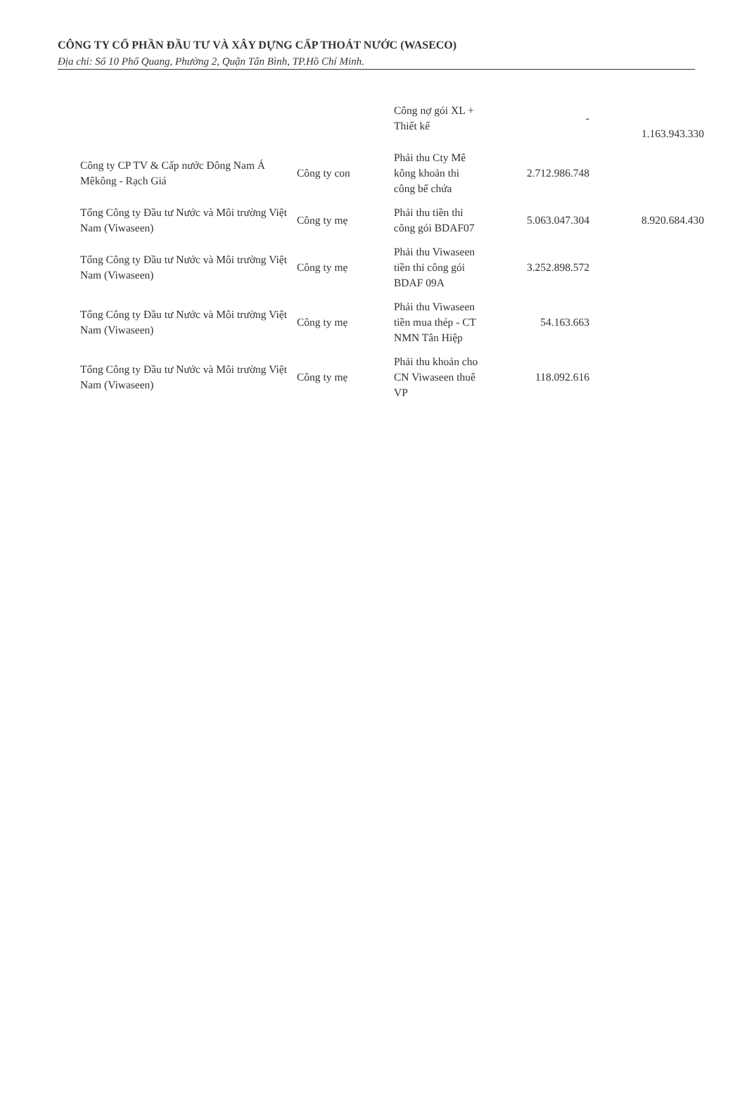CÔNG TY CỔ PHẦN ĐẦU TƯ VÀ XÂY DỰNG CẤP THOÁT NƯỚC (WASECO)
Địa chỉ: Số 10 Phổ Quang, Phường 2, Quận Tân Bình, TP.Hồ Chí Minh.
| | | Công nợ gói XL + Thiết kế | - | 1.163.943.330 |
| Công ty CP TV & Cấp nước Đông Nam Á Mêkông - Rạch Giá | Công ty con | Phải thu Cty Mê kông khoản thi công bể chứa | 2.712.986.748 | |
| Tổng Công ty Đầu tư Nước và Môi trường Việt Nam (Viwaseen) | Công ty mẹ | Phải thu tiền thi công gói BDAF07 | 5.063.047.304 | 8.920.684.430 |
| Tổng Công ty Đầu tư Nước và Môi trường Việt Nam (Viwaseen) | Công ty mẹ | Phải thu Viwaseen tiền thi công gói BDAF 09A | 3.252.898.572 | |
| Tổng Công ty Đầu tư Nước và Môi trường Việt Nam (Viwaseen) | Công ty mẹ | Phải thu Viwaseen tiền mua thép - CT NMN Tân Hiệp | 54.163.663 | |
| Tổng Công ty Đầu tư Nước và Môi trường Việt Nam (Viwaseen) | Công ty mẹ | Phải thu khoản cho CN Viwaseen thuê VP | 118.092.616 | |